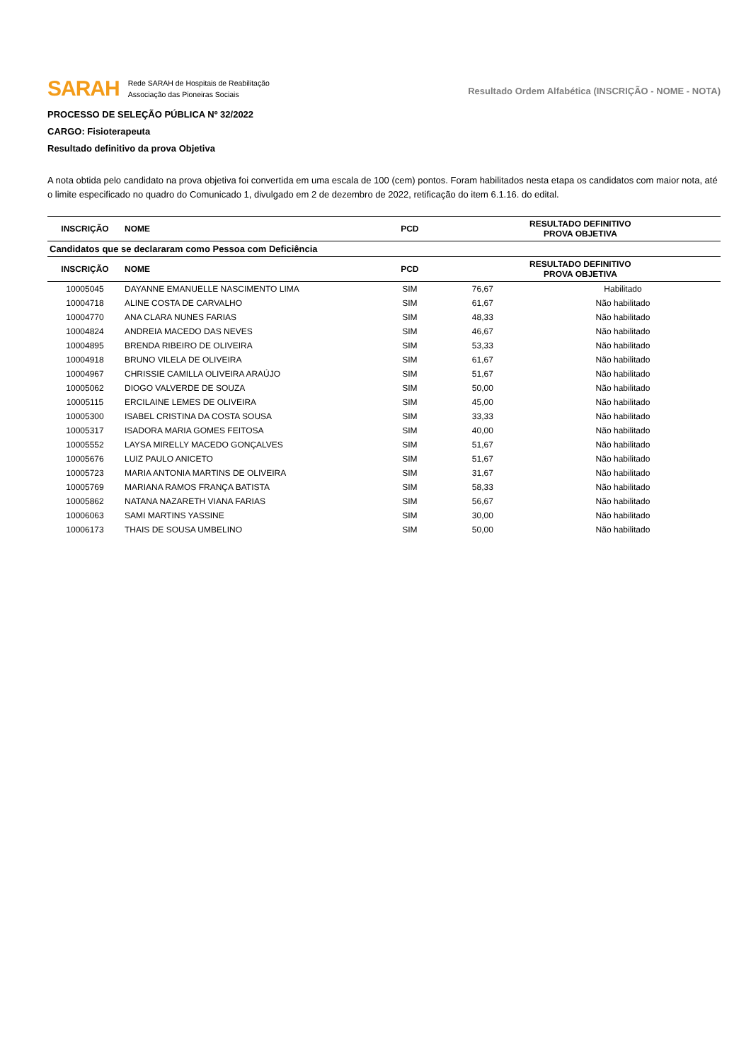SARAH
Rede SARAH de Hospitais de Reabilitação
Associação das Pioneiras Sociais
Resultado Ordem Alfabética (INSCRIÇÃO - NOME - NOTA)
PROCESSO DE SELEÇÃO PÚBLICA Nº 32/2022
CARGO: Fisioterapeuta
Resultado definitivo da prova Objetiva
A nota obtida pelo candidato na prova objetiva foi convertida em uma escala de 100 (cem) pontos. Foram habilitados nesta etapa os candidatos com maior nota, até o limite especificado no quadro do Comunicado 1, divulgado em 2 de dezembro de 2022, retificação do item 6.1.16. do edital.
| INSCRIÇÃO | NOME | PCD | RESULTADO DEFINITIVO PROVA OBJETIVA | |
| --- | --- | --- | --- | --- |
| Candidatos que se declararam como Pessoa com Deficiência | | | | |
| INSCRIÇÃO | NOME | PCD | RESULTADO DEFINITIVO PROVA OBJETIVA | |
| 10005045 | DAYANNE EMANUELLE NASCIMENTO LIMA | SIM | 76,67 | Habilitado |
| 10004718 | ALINE COSTA DE CARVALHO | SIM | 61,67 | Não habilitado |
| 10004770 | ANA CLARA NUNES FARIAS | SIM | 48,33 | Não habilitado |
| 10004824 | ANDREIA MACEDO DAS NEVES | SIM | 46,67 | Não habilitado |
| 10004895 | BRENDA RIBEIRO DE OLIVEIRA | SIM | 53,33 | Não habilitado |
| 10004918 | BRUNO VILELA DE OLIVEIRA | SIM | 61,67 | Não habilitado |
| 10004967 | CHRISSIE CAMILLA OLIVEIRA ARAÚJO | SIM | 51,67 | Não habilitado |
| 10005062 | DIOGO VALVERDE DE SOUZA | SIM | 50,00 | Não habilitado |
| 10005115 | ERCILAINE LEMES DE OLIVEIRA | SIM | 45,00 | Não habilitado |
| 10005300 | ISABEL CRISTINA DA COSTA SOUSA | SIM | 33,33 | Não habilitado |
| 10005317 | ISADORA MARIA GOMES FEITOSA | SIM | 40,00 | Não habilitado |
| 10005552 | LAYSA MIRELLY MACEDO GONÇALVES | SIM | 51,67 | Não habilitado |
| 10005676 | LUIZ PAULO ANICETO | SIM | 51,67 | Não habilitado |
| 10005723 | MARIA ANTONIA MARTINS DE OLIVEIRA | SIM | 31,67 | Não habilitado |
| 10005769 | MARIANA RAMOS FRANÇA BATISTA | SIM | 58,33 | Não habilitado |
| 10005862 | NATANA NAZARETH VIANA FARIAS | SIM | 56,67 | Não habilitado |
| 10006063 | SAMI MARTINS YASSINE | SIM | 30,00 | Não habilitado |
| 10006173 | THAIS DE SOUSA UMBELINO | SIM | 50,00 | Não habilitado |